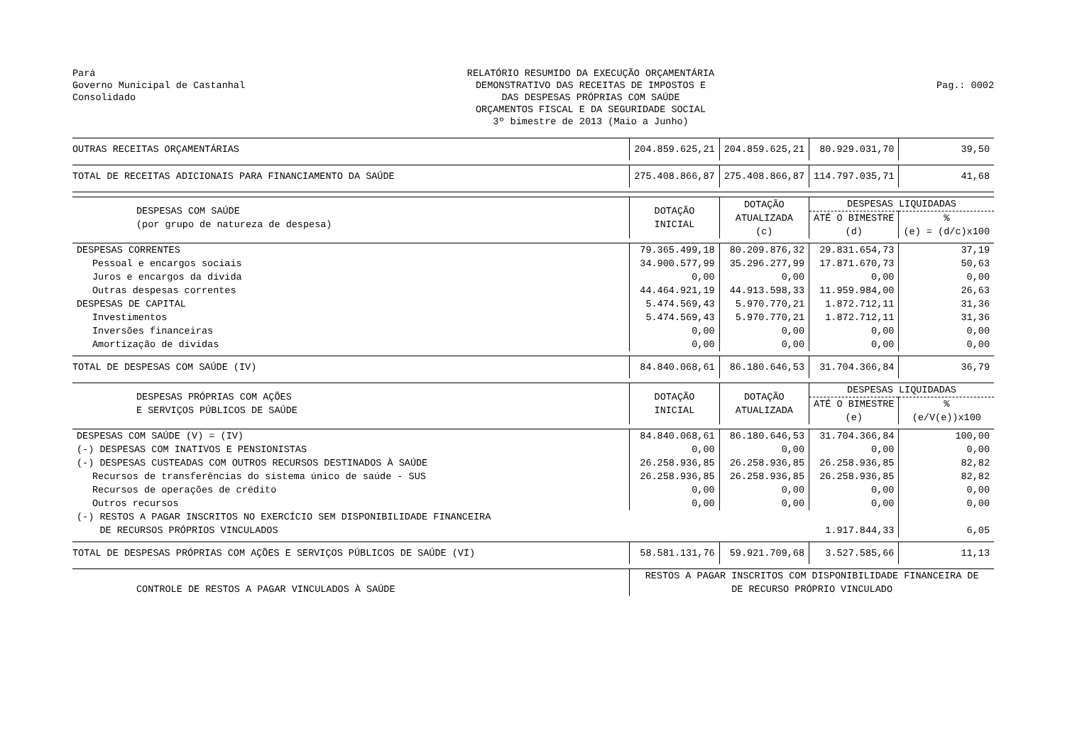Pará
Governo Municipal de Castanhal
Consolidado
RELATÓRIO RESUMIDO DA EXECUÇÃO ORÇAMENTÁRIA
DEMONSTRATIVO DAS RECEITAS DE IMPOSTOS E
DAS DESPESAS PRÓPRIAS COM SAÚDE
ORÇAMENTOS FISCAL E DA SEGURIDADE SOCIAL
3º bimestre de 2013 (Maio a Junho)
Pag.: 0002
| OUTRAS RECEITAS ORÇAMENTÁRIAS | 204.859.625,21 | 204.859.625,21 | 80.929.031,70 | 39,50 |
| TOTAL DE RECEITAS ADICIONAIS PARA FINANCIAMENTO DA SAÚDE | 275.408.866,87 | 275.408.866,87 | 114.797.035,71 | 41,68 |
| DESPESAS COM SAÚDE (por grupo de natureza de despesa) | DOTAÇÃO INICIAL | DOTAÇÃO ATUALIZADA (c) | DESPESAS LIQUIDADAS | |
| | | | ATÉ O BIMESTRE (d) | % (e) = (d/c)x100 |
| DESPESAS CORRENTES | 79.365.499,18 | 80.209.876,32 | 29.831.654,73 | 37,19 |
| Pessoal e encargos sociais | 34.900.577,99 | 35.296.277,99 | 17.871.670,73 | 50,63 |
| Juros e encargos da dívida | 0,00 | 0,00 | 0,00 | 0,00 |
| Outras despesas correntes | 44.464.921,19 | 44.913.598,33 | 11.959.984,00 | 26,63 |
| DESPESAS DE CAPITAL | 5.474.569,43 | 5.970.770,21 | 1.872.712,11 | 31,36 |
| Investimentos | 5.474.569,43 | 5.970.770,21 | 1.872.712,11 | 31,36 |
| Inversões financeiras | 0,00 | 0,00 | 0,00 | 0,00 |
| Amortização de dívidas | 0,00 | 0,00 | 0,00 | 0,00 |
| TOTAL DE DESPESAS COM SAÚDE (IV) | 84.840.068,61 | 86.180.646,53 | 31.704.366,84 | 36,79 |
| DESPESAS PRÓPRIAS COM AÇÕES E SERVIÇOS PÚBLICOS DE SAÚDE | DOTAÇÃO INICIAL | DOTAÇÃO ATUALIZADA | DESPESAS LIQUIDADAS | |
| | | | ATÉ O BIMESTRE (e) | % (e/V(e))x100 |
| DESPESAS COM SAÚDE (V) = (IV) | 84.840.068,61 | 86.180.646,53 | 31.704.366,84 | 100,00 |
| (-) DESPESAS COM INATIVOS E PENSIONISTAS | 0,00 | 0,00 | 0,00 | 0,00 |
| (-) DESPESAS CUSTEADAS COM OUTROS RECURSOS DESTINADOS À SAÚDE | 26.258.936,85 | 26.258.936,85 | 26.258.936,85 | 82,82 |
| Recursos de transferências do sistema único de saúde - SUS | 26.258.936,85 | 26.258.936,85 | 26.258.936,85 | 82,82 |
| Recursos de operações de crédito | 0,00 | 0,00 | 0,00 | 0,00 |
| Outros recursos | 0,00 | 0,00 | 0,00 | 0,00 |
| (-) RESTOS A PAGAR INSCRITOS NO EXERCÍCIO SEM DISPONIBILIDADE FINANCEIRA DE RECURSOS PRÓPRIOS VINCULADOS | | | 1.917.844,33 | 6,05 |
| TOTAL DE DESPESAS PRÓPRIAS COM AÇÕES E SERVIÇOS PÚBLICOS DE SAÚDE (VI) | 58.581.131,76 | 59.921.709,68 | 3.527.585,66 | 11,13 |
| CONTROLE DE RESTOS A PAGAR VINCULADOS À SAÚDE | RESTOS A PAGAR INSCRITOS COM DISPONIBILIDADE FINANCEIRA DE DE RECURSO PRÓPRIO VINCULADO | | | |